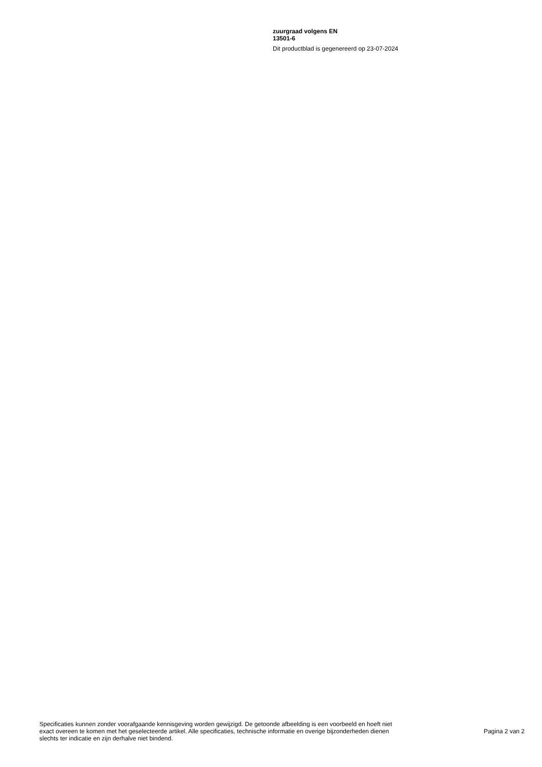zuurgraad volgens EN
13501-6
Dit productblad is gegenereerd op 23-07-2024
Specificaties kunnen zonder voorafgaande kennisgeving worden gewijzigd. De getoonde afbeelding is een voorbeeld en hoeft niet exact overeen te komen met het geselecteerde artikel. Alle specificaties, technische informatie en overige bijzonderheden dienen slechts ter indicatie en zijn derhalve niet bindend.
Pagina 2 van 2